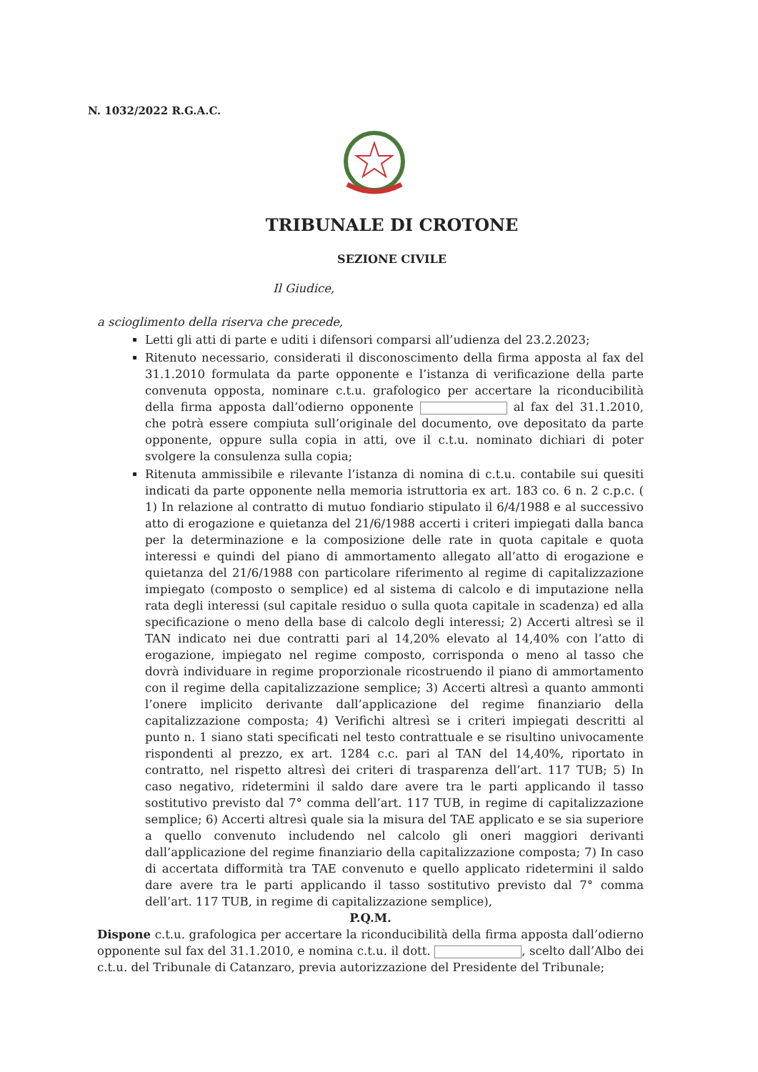N. 1032/2022 R.G.A.C.
TRIBUNALE DI CROTONE
SEZIONE CIVILE
Il Giudice,
a scioglimento della riserva che precede,
Letti gli atti di parte e uditi i difensori comparsi all’udienza del 23.2.2023;
Ritenuto necessario, considerati il disconoscimento della firma apposta al fax del 31.1.2010 formulata da parte opponente e l’istanza di verificazione della parte convenuta opposta, nominare c.t.u. grafologico per accertare la riconducibilità della firma apposta dall’odierno opponente al fax del 31.1.2010, che potrà essere compiuta sull’originale del documento, ove depositato da parte opponente, oppure sulla copia in atti, ove il c.t.u. nominato dichiari di poter svolgere la consulenza sulla copia;
Ritenuta ammissibile e rilevante l’istanza di nomina di c.t.u. contabile sui quesiti indicati da parte opponente nella memoria istruttoria ex art. 183 co. 6 n. 2 c.p.c. ( 1) In relazione al contratto di mutuo fondiario stipulato il 6/4/1988 e al successivo atto di erogazione e quietanza del 21/6/1988 accerti i criteri impiegati dalla banca per la determinazione e la composizione delle rate in quota capitale e quota interessi e quindi del piano di ammortamento allegato all’atto di erogazione e quietanza del 21/6/1988 con particolare riferimento al regime di capitalizzazione impiegato (composto o semplice) ed al sistema di calcolo e di imputazione nella rata degli interessi (sul capitale residuo o sulla quota capitale in scadenza) ed alla specificazione o meno della base di calcolo degli interessi; 2) Accerti altresì se il TAN indicato nei due contratti pari al 14,20% elevato al 14,40% con l’atto di erogazione, impiegato nel regime composto, corrisponda o meno al tasso che dovrà individuare in regime proporzionale ricostruendo il piano di ammortamento con il regime della capitalizzazione semplice; 3) Accerti altresì a quanto ammonti l’onere implicito derivante dall’applicazione del regime finanziario della capitalizzazione composta; 4) Verifichi altresì se i criteri impiegati descritti al punto n. 1 siano stati specificati nel testo contrattuale e se risultino univocamente rispondenti al prezzo, ex art. 1284 c.c. pari al TAN del 14,40%, riportato in contratto, nel rispetto altresì dei criteri di trasparenza dell’art. 117 TUB; 5) In caso negativo, ridetermini il saldo dare avere tra le parti applicando il tasso sostitutivo previsto dal 7° comma dell’art. 117 TUB, in regime di capitalizzazione semplice; 6) Accerti altresì quale sia la misura del TAE applicato e se sia superiore a quello convenuto includendo nel calcolo gli oneri maggiori derivanti dall’applicazione del regime finanziario della capitalizzazione composta; 7) In caso di accertata difformità tra TAE convenuto e quello applicato ridetermini il saldo dare avere tra le parti applicando il tasso sostitutivo previsto dal 7° comma dell’art. 117 TUB, in regime di capitalizzazione semplice),
P.Q.M.
Dispone c.t.u. grafologica per accertare la riconducibilità della firma apposta dall’odierno opponente sul fax del 31.1.2010, e nomina c.t.u. il dott. , scelto dall’Albo dei c.t.u. del Tribunale di Catanzaro, previa autorizzazione del Presidente del Tribunale;